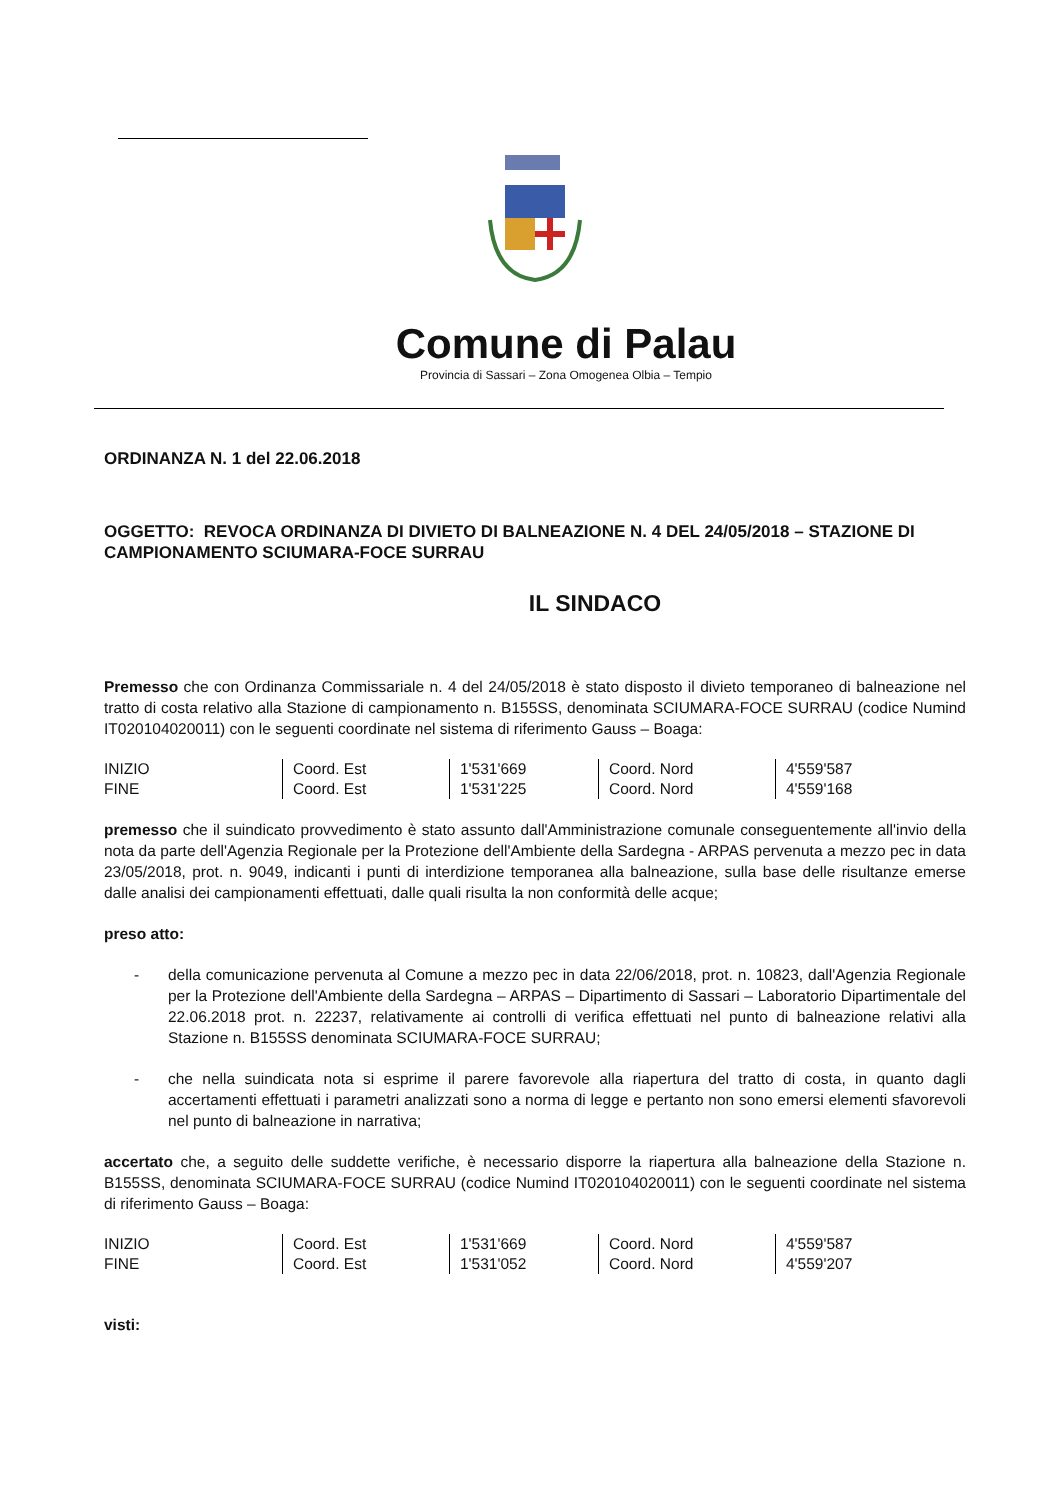Comune di Palau
Provincia di Sassari – Zona Omogenea Olbia – Tempio
ORDINANZA N. 1 del 22.06.2018
OGGETTO: REVOCA ORDINANZA DI DIVIETO DI BALNEAZIONE N. 4 DEL 24/05/2018 – STAZIONE DI CAMPIONAMENTO SCIUMARA-FOCE SURRAU
IL SINDACO
Premesso che con Ordinanza Commissariale n. 4 del 24/05/2018 è stato disposto il divieto temporaneo di balneazione nel tratto di costa relativo alla Stazione di campionamento n. B155SS, denominata SCIUMARA-FOCE SURRAU (codice Numind IT020104020011) con le seguenti coordinate nel sistema di riferimento Gauss – Boaga:
| INIZIO | Coord. Est | 1'531'669 | Coord. Nord | 4'559'587 |
| FINE | Coord. Est | 1'531'225 | Coord. Nord | 4'559'168 |
premesso che il suindicato provvedimento è stato assunto dall'Amministrazione comunale conseguentemente all'invio della nota da parte dell'Agenzia Regionale per la Protezione dell'Ambiente della Sardegna - ARPAS pervenuta a mezzo pec in data 23/05/2018, prot. n. 9049, indicanti i punti di interdizione temporanea alla balneazione, sulla base delle risultanze emerse dalle analisi dei campionamenti effettuati, dalle quali risulta la non conformità delle acque;
preso atto:
- della comunicazione pervenuta al Comune a mezzo pec in data 22/06/2018, prot. n. 10823, dall'Agenzia Regionale per la Protezione dell'Ambiente della Sardegna – ARPAS – Dipartimento di Sassari – Laboratorio Dipartimentale del 22.06.2018 prot. n. 22237, relativamente ai controlli di verifica effettuati nel punto di balneazione relativi alla Stazione n. B155SS denominata SCIUMARA-FOCE SURRAU;
- che nella suindicata nota si esprime il parere favorevole alla riapertura del tratto di costa, in quanto dagli accertamenti effettuati i parametri analizzati sono a norma di legge e pertanto non sono emersi elementi sfavorevoli nel punto di balneazione in narrativa;
accertato che, a seguito delle suddette verifiche, è necessario disporre la riapertura alla balneazione della Stazione n. B155SS, denominata SCIUMARA-FOCE SURRAU (codice Numind IT020104020011) con le seguenti coordinate nel sistema di riferimento Gauss – Boaga:
| INIZIO | Coord. Est | 1'531'669 | Coord. Nord | 4'559'587 |
| FINE | Coord. Est | 1'531'052 | Coord. Nord | 4'559'207 |
visti: